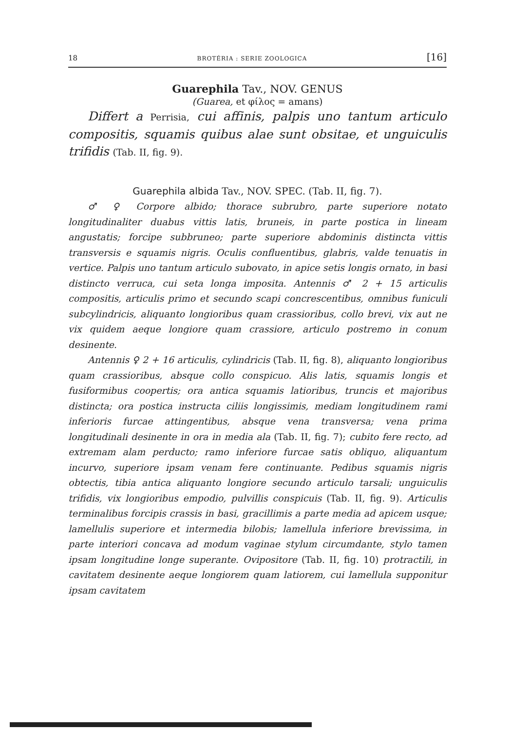18 BROTÉRIA : SERIE ZOOLOGICA [16]
Guarephila Tav., NOV. GENUS
(Guarea, et φίλος = amans)
Differt a Perrisia, cui affinis, palpis uno tantum articulo compositis, squamis quibus alae sunt obsitae, et unguiculis trifidis (Tab. II, fig. 9).
Guarephila albida Tav., NOV. SPEC. (Tab. II, fig. 7).
♂ ♀ Corpore albido; thorace subrubro, parte superiore notato longitudinaliter duabus vittis latis, bruneis, in parte postica in lineam angustatis; forcipe subbruneo; parte superiore abdominis distincta vittis transversis e squamis nigris. Oculis confluentibus, glabris, valde tenuatis in vertice. Palpis uno tantum articulo subovato, in apice setis longis ornato, in basi distincto verruca, cui seta longa imposita. Antennis ♂ 2 + 15 articulis compositis, articulis primo et secundo scapi concrescentibus, omnibus funiculi subcylindricis, aliquanto longioribus quam crassioribus, collo brevi, vix aut ne vix quidem aeque longiore quam crassiore, articulo postremo in conum desinente.
Antennis ♀ 2 + 16 articulis, cylindricis (Tab. II, fig. 8), aliquanto longioribus quam crassioribus, absque collo conspicuo. Alis latis, squamis longis et fusiformibus coopertis; ora antica squamis latioribus, truncis et majoribus distincta; ora postica instructa ciliis longissimis, mediam longitudinem rami inferioris furcae attingentibus, absque vena transversa; vena prima longitudinali desinente in ora in media ala (Tab. II, fig. 7); cubito fere recto, ad extremam alam perducto; ramo inferiore furcae satis obliquo, aliquantum incurvo, superiore ipsam venam fere continuante. Pedibus squamis nigris obtectis, tibia antica aliquanto longiore secundo articulo tarsali; unguiculis trifidis, vix longioribus empodio, pulvillis conspicuis (Tab. II, fig. 9). Articulis terminalibus forcipis crassis in basi, gracillimis a parte media ad apicem usque; lamellulis superiore et intermedia bilobis; lamellula inferiore brevissima, in parte interiori concava ad modum vaginae stylum circumdante, stylo tamen ipsam longitudine longe superante. Ovipositore (Tab. II, fig. 10) protractili, in cavitatem desinente aeque longiorem quam latiorem, cui lamellula supponitur ipsam cavitatem